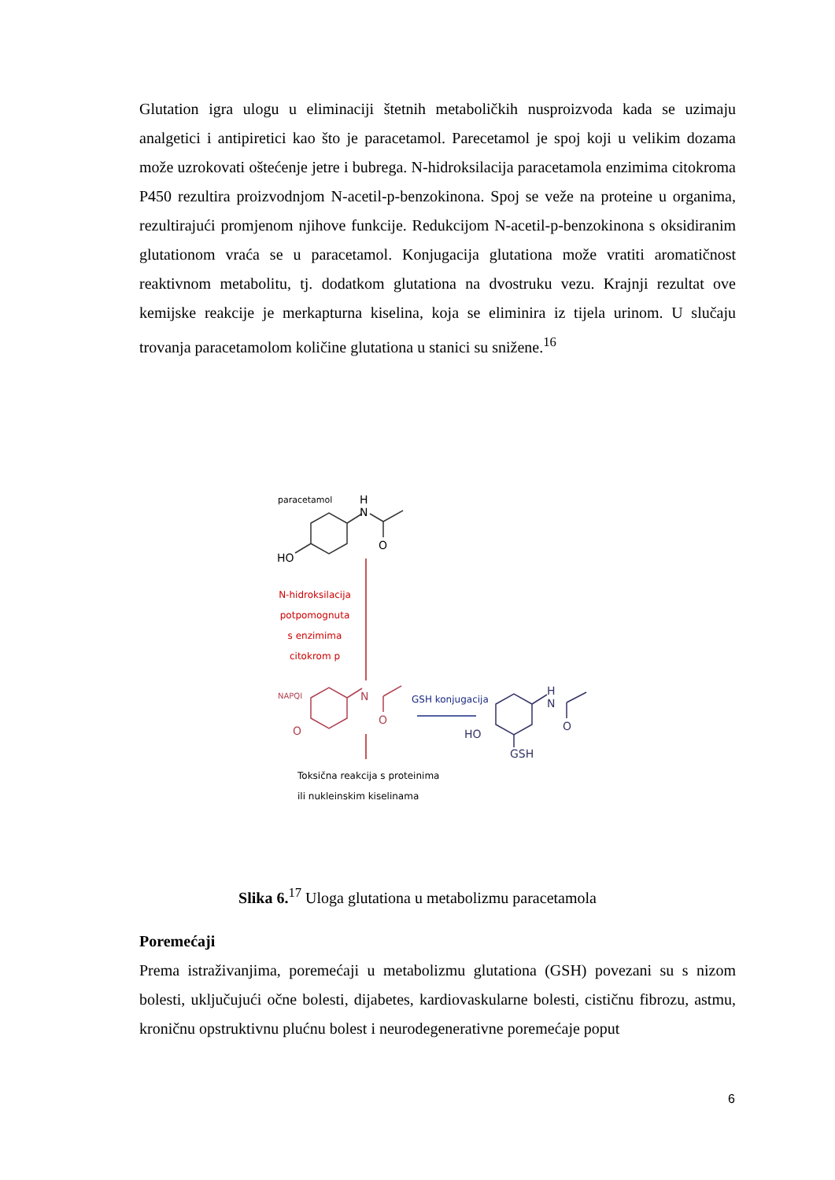Glutation igra ulogu u eliminaciji štetnih metaboličkih nusproizvoda kada se uzimaju analgetici i antipiretici kao što je paracetamol. Parecetamol je spoj koji u velikim dozama može uzrokovati oštećenje jetre i bubrega. N-hidroksilacija paracetamola enzimima citokroma P450 rezultira proizvodnjom N-acetil-p-benzokinona. Spoj se veže na proteine u organima, rezultirajući promjenom njihove funkcije. Redukcijom N-acetil-p-benzokinona s oksidiranim glutationom vraća se u paracetamol. Konjugacija glutationa može vratiti aromatičnost reaktivnom metabolitu, tj. dodatkom glutationa na dvostruku vezu. Krajnji rezultat ove kemijske reakcije je merkapturna kiselina, koja se eliminira iz tijela urinom. U slučaju trovanja paracetamolom količine glutationa u stanici su snižene.<sup>16</sup>
paracetamol
H
N
O
HO
N-hidroksilacija
potpomognuta
s enzimima
citokrom p
NAPQI N
O
O
GSH konjugacija
H
N
O
HO
GSH
Toksična reakcija s proteinima
ili nukleinskim kiselinama
Slika 6.<sup>17</sup> Uloga glutationa u metabolizmu paracetamola
Poremećaji
Prema istraživanjima, poremećaji u metabolizmu glutationa (GSH) povezani su s nizom bolesti, uključujući očne bolesti, dijabetes, kardiovaskularne bolesti, cističnu fibrozu, astmu, kroničnu opstruktivnu plućnu bolest i neurodegenerativne poremećaje poput
6